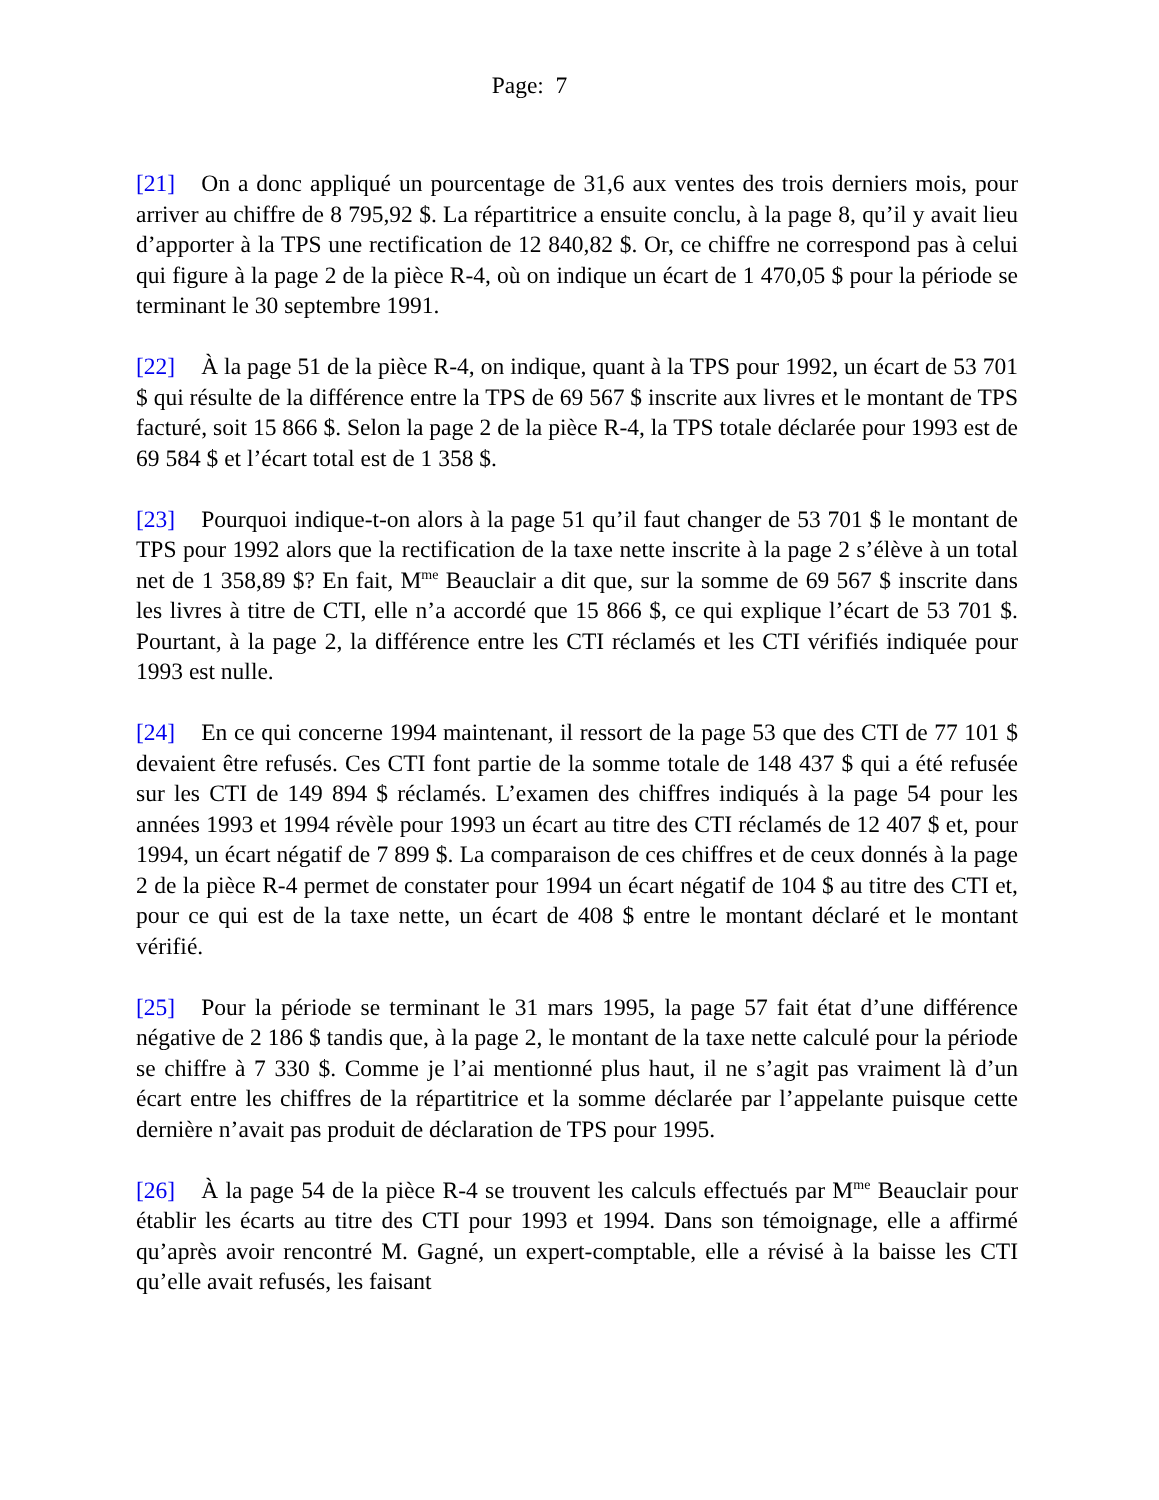Page: 7
[21] On a donc appliqué un pourcentage de 31,6 aux ventes des trois derniers mois, pour arriver au chiffre de 8 795,92 $. La répartitrice a ensuite conclu, à la page 8, qu’il y avait lieu d’apporter à la TPS une rectification de 12 840,82 $. Or, ce chiffre ne correspond pas à celui qui figure à la page 2 de la pièce R-4, où on indique un écart de 1 470,05 $ pour la période se terminant le 30 septembre 1991.
[22] À la page 51 de la pièce R-4, on indique, quant à la TPS pour 1992, un écart de 53 701 $ qui résulte de la différence entre la TPS de 69 567 $ inscrite aux livres et le montant de TPS facturé, soit 15 866 $. Selon la page 2 de la pièce R-4, la TPS totale déclarée pour 1993 est de 69 584 $ et l’écart total est de 1 358 $.
[23] Pourquoi indique-t-on alors à la page 51 qu’il faut changer de 53 701 $ le montant de TPS pour 1992 alors que la rectification de la taxe nette inscrite à la page 2 s’élève à un total net de 1 358,89 $? En fait, M<sup>me</sup> Beauclair a dit que, sur la somme de 69 567 $ inscrite dans les livres à titre de CTI, elle n’a accordé que 15 866 $, ce qui explique l’écart de 53 701 $. Pourtant, à la page 2, la différence entre les CTI réclamés et les CTI vérifiés indiquée pour 1993 est nulle.
[24] En ce qui concerne 1994 maintenant, il ressort de la page 53 que des CTI de 77 101 $ devaient être refusés. Ces CTI font partie de la somme totale de 148 437 $ qui a été refusée sur les CTI de 149 894 $ réclamés. L’examen des chiffres indiqués à la page 54 pour les années 1993 et 1994 révèle pour 1993 un écart au titre des CTI réclamés de 12 407 $ et, pour 1994, un écart négatif de 7 899 $. La comparaison de ces chiffres et de ceux donnés à la page 2 de la pièce R-4 permet de constater pour 1994 un écart négatif de 104 $ au titre des CTI et, pour ce qui est de la taxe nette, un écart de 408 $ entre le montant déclaré et le montant vérifié.
[25] Pour la période se terminant le 31 mars 1995, la page 57 fait état d’une différence négative de 2 186 $ tandis que, à la page 2, le montant de la taxe nette calculé pour la période se chiffre à 7 330 $. Comme je l’ai mentionné plus haut, il ne s’agit pas vraiment là d’un écart entre les chiffres de la répartitrice et la somme déclarée par l’appelante puisque cette dernière n’avait pas produit de déclaration de TPS pour 1995.
[26] À la page 54 de la pièce R-4 se trouvent les calculs effectués par M<sup>me</sup> Beauclair pour établir les écarts au titre des CTI pour 1993 et 1994. Dans son témoignage, elle a affirmé qu’après avoir rencontré M. Gagné, un expert-comptable, elle a révisé à la baisse les CTI qu’elle avait refusés, les faisant